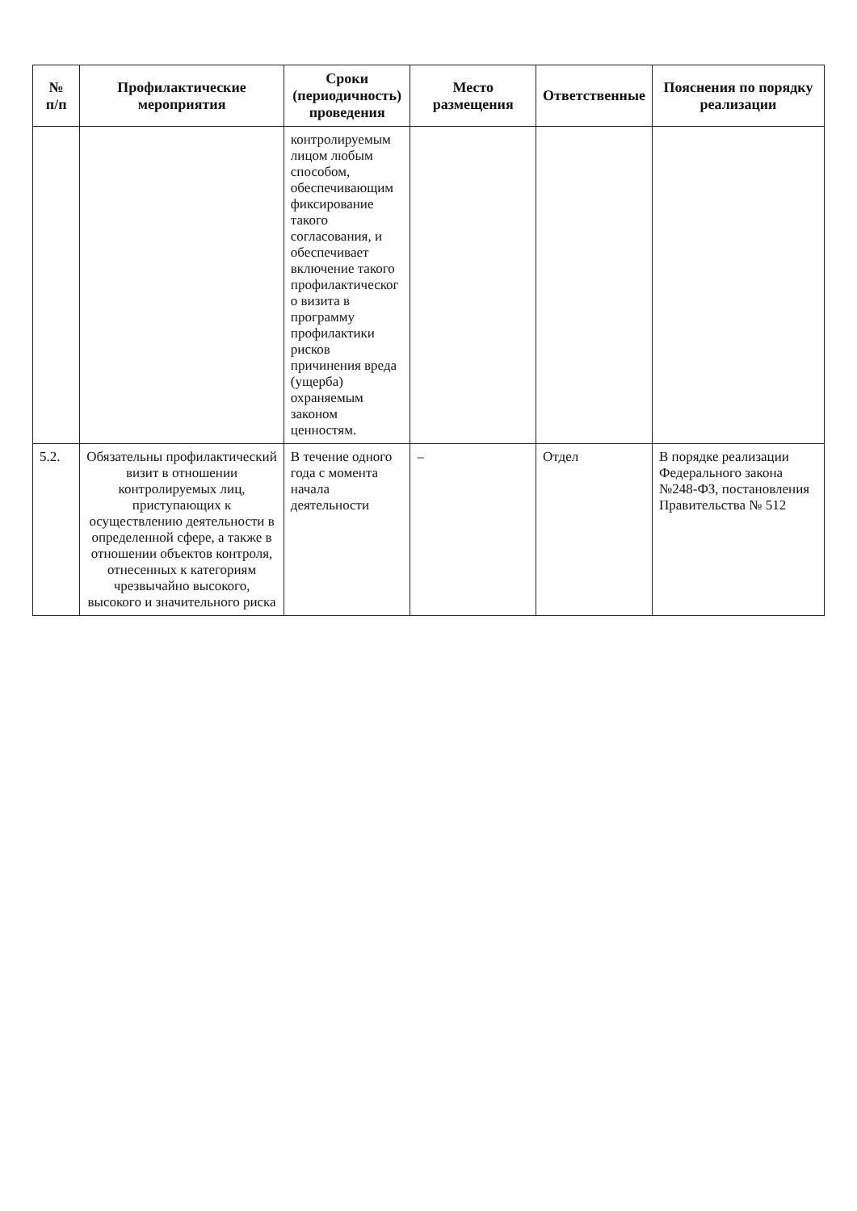| № п/п | Профилактические мероприятия | Сроки (периодичность) проведения | Место размещения | Ответственные | Пояснения по порядку реализации |
| --- | --- | --- | --- | --- | --- |
| | | контролируемым лицом любым способом, обеспечивающим фиксирование такого согласования, и обеспечивает включение такого профилактическог о визита в программу профилактики рисков причинения вреда (ущерба) охраняемым законом ценностям. | | | |
| 5.2. | Обязательны профилактический визит в отношении контролируемых лиц, приступающих к осуществлению деятельности в определенной сфере, а также в отношении объектов контроля, отнесенных к категориям чрезвычайно высокого, высокого и значительного риска | В течение одного года с момента начала деятельности | – | Отдел | В порядке реализации Федерального закона №248-ФЗ, постановления Правительства № 512 |